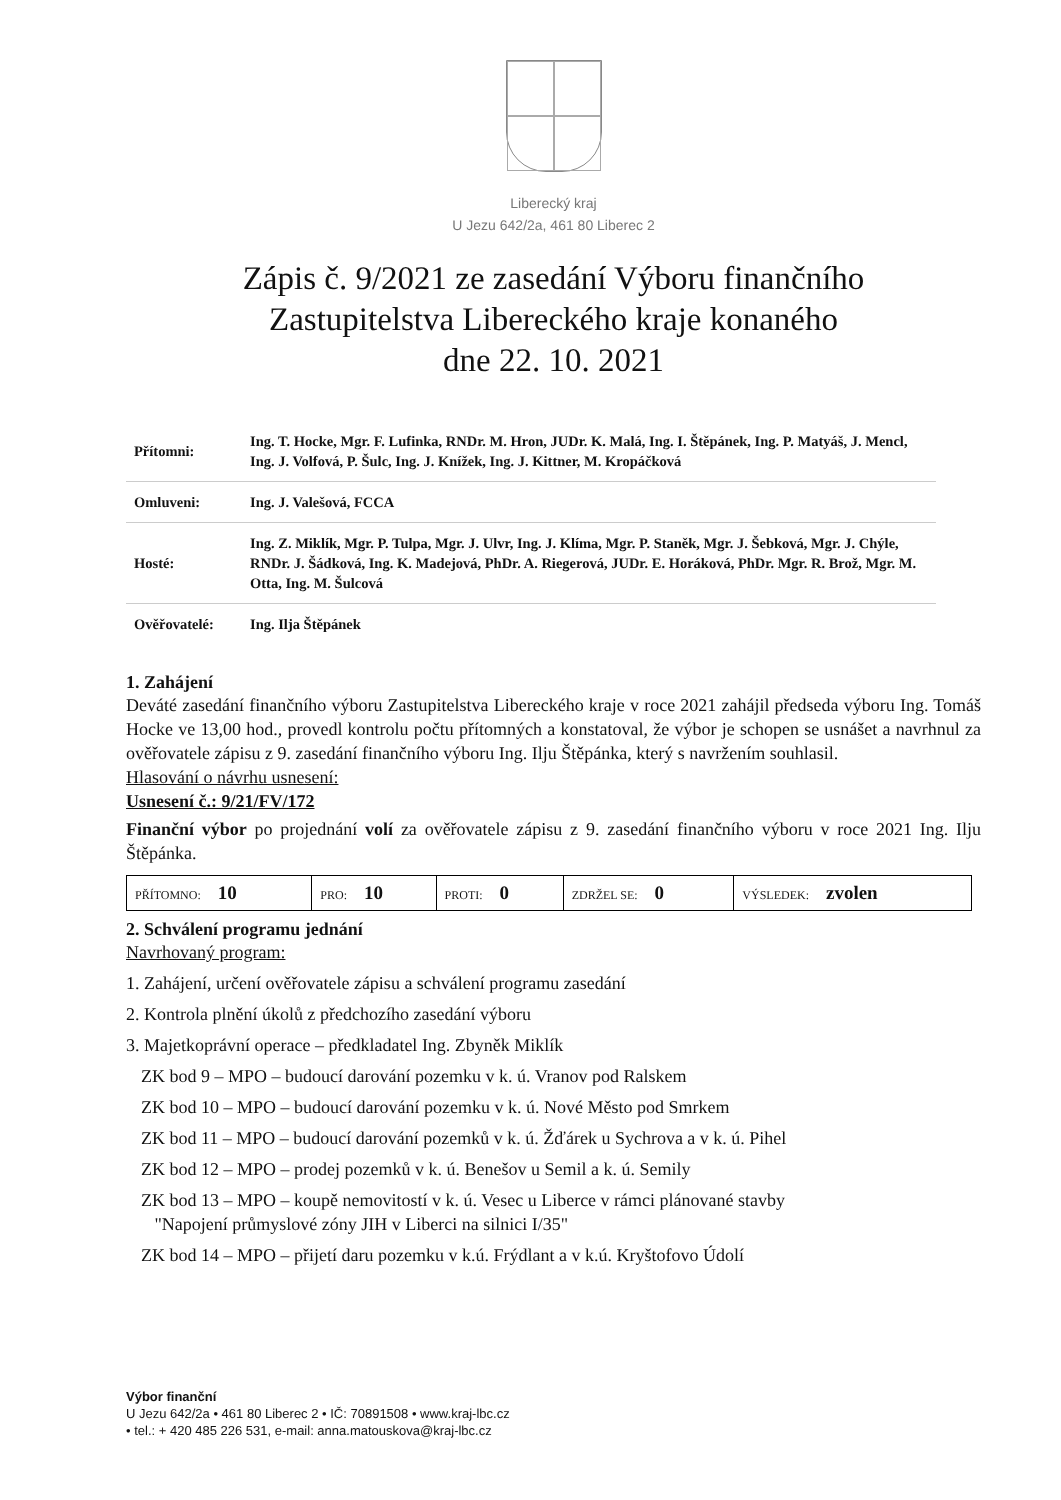Liberecký kraj
U Jezu 642/2a, 461 80 Liberec 2
Zápis č. 9/2021 ze zasedání Výboru finančního
Zastupitelstva Libereckého kraje konaného
dne 22. 10. 2021
| Přítomni: | Ing. T. Hocke, Mgr. F. Lufinka, RNDr. M. Hron, JUDr. K. Malá, Ing. I. Štěpánek, Ing. P. Matyáš, J. Mencl, Ing. J. Volfová, P. Šulc, Ing. J. Knížek, Ing. J. Kittner, M. Kropáčková |
| Omluveni: | Ing. J. Valešová, FCCA |
| Hosté: | Ing. Z. Miklík, Mgr. P. Tulpa, Mgr. J. Ulvr, Ing. J. Klíma, Mgr. P. Staněk, Mgr. J. Šebková, Mgr. J. Chýle, RNDr. J. Šádková, Ing. K. Madejová, PhDr. A. Riegerová, JUDr. E. Horáková, PhDr. Mgr. R. Brož, Mgr. M. Otta, Ing. M. Šulcová |
| Ověřovatelé: | Ing. Ilja Štěpánek |
1. Zahájení
Deváté zasedání finančního výboru Zastupitelstva Libereckého kraje v roce 2021 zahájil předseda výboru Ing. Tomáš Hocke ve 13,00 hod., provedl kontrolu počtu přítomných a konstatoval, že výbor je schopen se usnášet a navrhnul za ověřovatele zápisu z 9. zasedání finančního výboru Ing. Ilju Štěpánka, který s navržením souhlasil.
Hlasování o návrhu usnesení:
Usnesení č.: 9/21/FV/172
Finanční výbor po projednání volí za ověřovatele zápisu z 9. zasedání finančního výboru v roce 2021 Ing. Ilju Štěpánka.
| PŘÍTOMNO: 10 | PRO: 10 | PROTI: 0 | ZDRŽEL SE: 0 | VÝSLEDEK: zvolen |
2. Schválení programu jednání
Navrhovaný program:
1. Zahájení, určení ověřovatele zápisu a schválení programu zasedání
2. Kontrola plnění úkolů z předchozího zasedání výboru
3. Majetkoprávní operace – předkladatel Ing. Zbyněk Miklík
ZK bod 9 – MPO – budoucí darování pozemku v k. ú. Vranov pod Ralskem
ZK bod 10 – MPO – budoucí darování pozemku v k. ú. Nové Město pod Smrkem
ZK bod 11 – MPO – budoucí darování pozemků v k. ú. Žďárek u Sychrova a v k. ú. Pihel
ZK bod 12 – MPO – prodej pozemků v k. ú. Benešov u Semil a k. ú. Semily
ZK bod 13 – MPO – koupě nemovitostí v k. ú. Vesec u Liberce v rámci plánované stavby
"Napojení průmyslové zóny JIH v Liberci na silnici I/35"
ZK bod 14 – MPO – přijetí daru pozemku v k.ú. Frýdlant a v k.ú. Kryštofovo Údolí
Výbor finanční
U Jezu 642/2a • 461 80 Liberec 2 • IČ: 70891508 • www.kraj-lbc.cz
• tel.: + 420 485 226 531, e-mail: anna.matouskova@kraj-lbc.cz